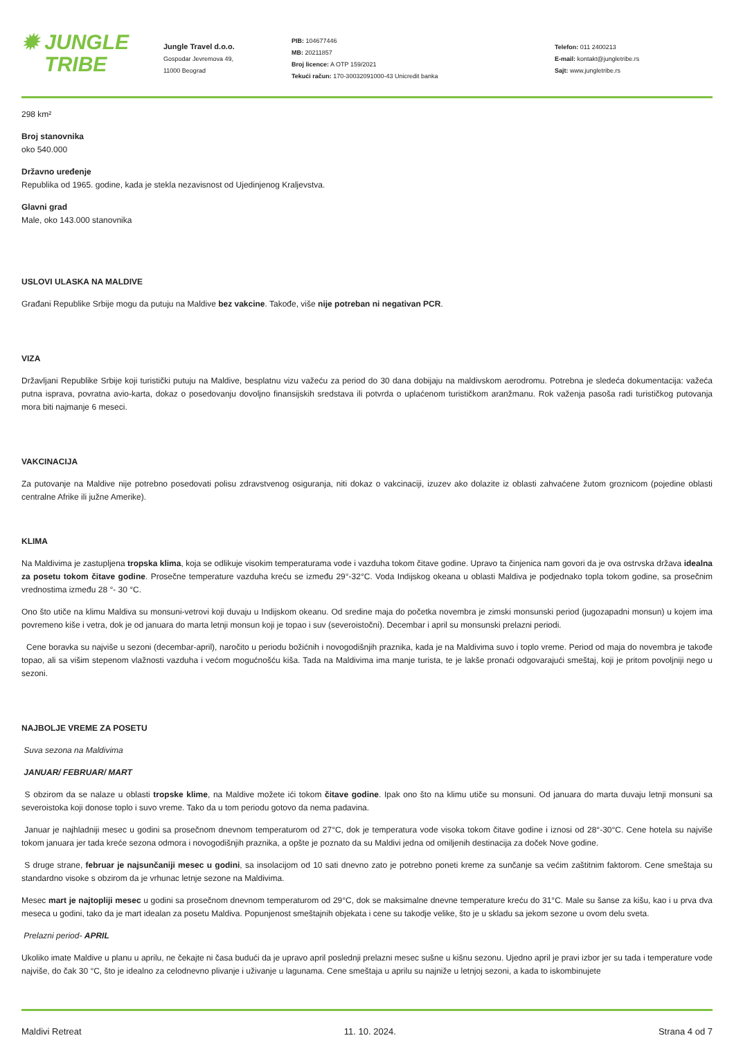✹ JUNGLE
TRIBE
Jungle Travel d.o.o.
Gospodar Jevremova 49,
11000 Beograd
PIB: 104677446
MB: 20211857
Broj licence: A OTP 159/2021
Tekući račun: 170-30032091000-43 Unicredit banka
Telefon: 011 2400213
E-mail: kontakt@jungletribe.rs
Sajt: www.jungletribe.rs
298 km²
Broj stanovnika
oko 540.000
Državno uređenje
Republika od 1965. godine, kada je stekla nezavisnost od Ujedinjenog Kraljevstva.
Glavni grad
Male, oko 143.000 stanovnika
USLOVI ULASKA NA MALDIVE
Građani Republike Srbije mogu da putuju na Maldive bez vakcine. Takođe, više nije potreban ni negativan PCR.
VIZA
Državljani Republike Srbije koji turistički putuju na Maldive, besplatnu vizu važeću za period do 30 dana dobijaju na maldivskom aerodromu. Potrebna je sledeća dokumentacija: važeća putna isprava, povratna avio-karta, dokaz o posedovanju dovoljno finansijskih sredstava ili potvrda o uplaćenom turističkom aranžmanu. Rok važenja pasoša radi turističkog putovanja mora biti najmanje 6 meseci.
VAKCINACIJA
Za putovanje na Maldive nije potrebno posedovati polisu zdravstvenog osiguranja, niti dokaz o vakcinaciji, izuzev ako dolazite iz oblasti zahvaćene žutom groznicom (pojedine oblasti centralne Afrike ili južne Amerike).
KLIMA
Na Maldivima je zastupljena tropska klima, koja se odlikuje visokim temperaturama vode i vazduha tokom čitave godine. Upravo ta činjenica nam govori da je ova ostrvska država idealna za posetu tokom čitave godine. Prosečne temperature vazduha kreću se između 29°-32°C. Voda Indijskog okeana u oblasti Maldiva je podjednako topla tokom godine, sa prosečnim vrednostima između 28 °- 30 °C.
Ono što utiče na klimu Maldiva su monsuni-vetrovi koji duvaju u Indijskom okeanu. Od sredine maja do početka novembra je zimski monsunski period (jugozapadni monsun) u kojem ima povremeno kiše i vetra, dok je od januara do marta letnji monsun koji je topao i suv (severoistočni). Decembar i april su monsunski prelazni periodi.
Cene boravka su najviše u sezoni (decembar-april), naročito u periodu božićnih i novogodišnjih praznika, kada je na Maldivima suvo i toplo vreme. Period od maja do novembra je takođe topao, ali sa višim stepenom vlažnosti vazduha i većom mogućnošću kiša. Tada na Maldivima ima manje turista, te je lakše pronaći odgovarajući smeštaj, koji je pritom povoljniji nego u sezoni.
NAJBOLJE VREME ZA POSETU
Suva sezona na Maldivima
JANUAR/ FEBRUAR/ MART
S obzirom da se nalaze u oblasti tropske klime, na Maldive možete ići tokom čitave godine. Ipak ono što na klimu utiče su monsuni. Od januara do marta duvaju letnji monsuni sa severoistoka koji donose toplo i suvo vreme. Tako da u tom periodu gotovo da nema padavina.
Januar je najhladniji mesec u godini sa prosečnom dnevnom temperaturom od 27°C, dok je temperatura vode visoka tokom čitave godine i iznosi od 28°-30°C. Cene hotela su najviše tokom januara jer tada kreće sezona odmora i novogodišnjih praznika, a opšte je poznato da su Maldivi jedna od omiljenih destinacija za doček Nove godine.
S druge strane, februar je najsunčaniji mesec u godini, sa insolacijom od 10 sati dnevno zato je potrebno poneti kreme za sunčanje sa većim zaštitnim faktorom. Cene smeštaja su standardno visoke s obzirom da je vrhunac letnje sezone na Maldivima.
Mesec mart je najtopliji mesec u godini sa prosečnom dnevnom temperaturom od 29°C, dok se maksimalne dnevne temperature kreću do 31°C. Male su šanse za kišu, kao i u prva dva meseca u godini, tako da je mart idealan za posetu Maldiva. Popunjenost smeštajnih objekata i cene su takodje velike, što je u skladu sa jekom sezone u ovom delu sveta.
Prelazni period- APRIL
Ukoliko imate Maldive u planu u aprilu, ne čekajte ni časa budući da je upravo april poslednji prelazni mesec sušne u kišnu sezonu. Ujedno april je pravi izbor jer su tada i temperature vode najviše, do čak 30 °C, što je idealno za celodnevno plivanje i uživanje u lagunama. Cene smeštaja u aprilu su najniže u letnjoj sezoni, a kada to iskombinujete
Maldivi Retreat 11. 10. 2024. Strana 4 od 7